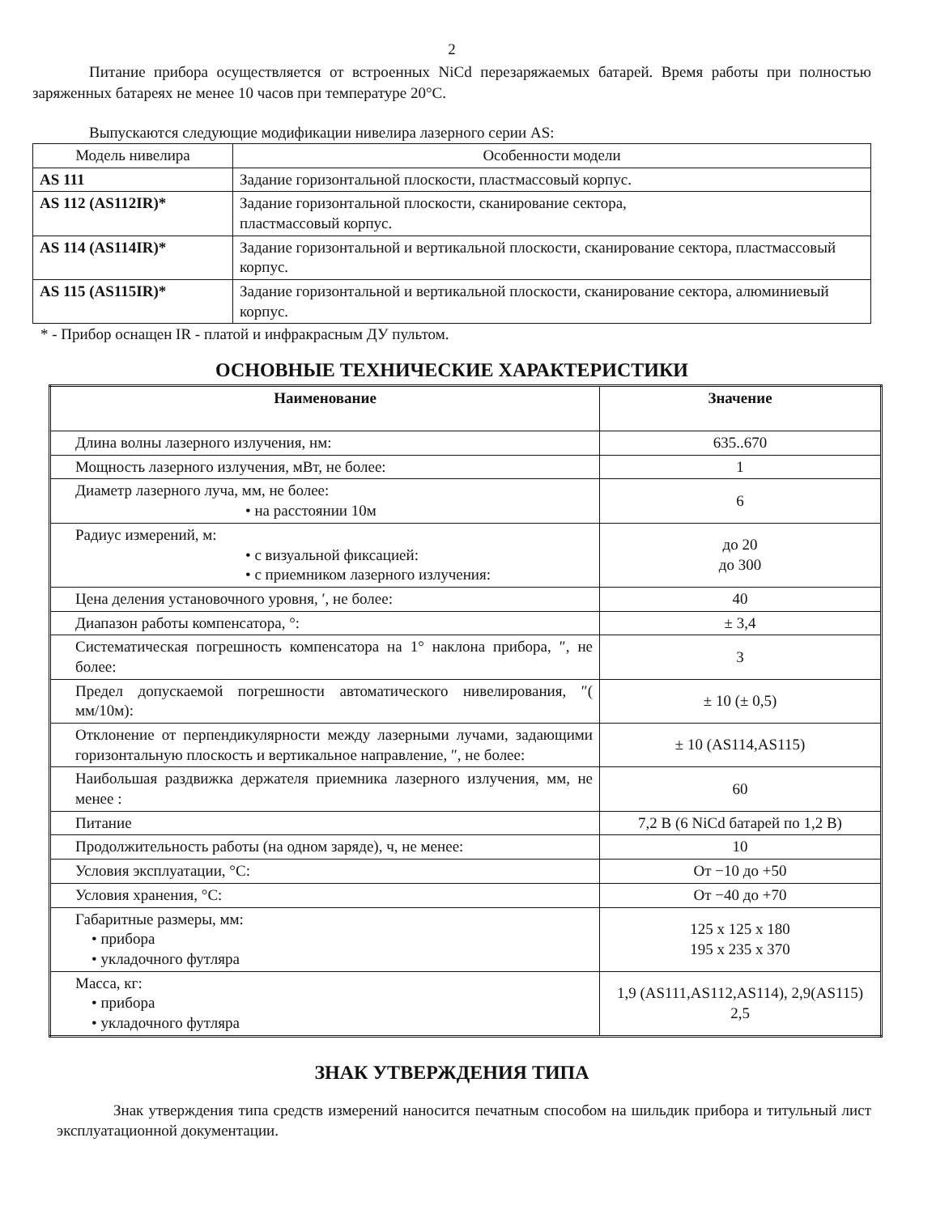2
Питание прибора осуществляется от встроенных NiCd перезаряжаемых батарей. Время работы при полностью заряженных батареях не менее 10 часов при температуре 20°С.
Выпускаются следующие модификации нивелира лазерного серии AS:
| Модель нивелира | Особенности модели |
| --- | --- |
| AS 111 | Задание горизонтальной плоскости, пластмассовый корпус. |
| AS 112 (AS112IR)* | Задание горизонтальной плоскости, сканирование сектора, пластмассовый корпус. |
| AS 114 (AS114IR)* | Задание горизонтальной и вертикальной плоскости, сканирование сектора, пластмассовый корпус. |
| AS 115 (AS115IR)* | Задание горизонтальной и вертикальной плоскости, сканирование сектора, алюминиевый корпус. |
* - Прибор оснащен IR - платой и инфракрасным ДУ пультом.
ОСНОВНЫЕ ТЕХНИЧЕСКИЕ ХАРАКТЕРИСТИКИ
| Наименование | Значение |
| --- | --- |
| Длина волны лазерного излучения, нм: | 635..670 |
| Мощность лазерного излучения, мВт, не более: | 1 |
| Диаметр лазерного луча, мм, не более: • на расстоянии 10м | 6 |
| Радиус измерений, м: • с визуальной фиксацией: • с приемником лазерного излучения: | до 20 до 300 |
| Цена деления установочного уровня, ′, не более: | 40 |
| Диапазон работы компенсатора, °: | ± 3,4 |
| Систематическая погрешность компенсатора на 1° наклона прибора, ″, не более: | 3 |
| Предел допускаемой погрешности автоматического нивелирования, ″( мм/10м): | ± 10 (± 0,5) |
| Отклонение от перпендикулярности между лазерными лучами, задающими горизонтальную плоскость и вертикальное направление, ″, не более: | ± 10 (AS114,AS115) |
| Наибольшая раздвижка держателя приемника лазерного излучения, мм, не менее : | 60 |
| Питание | 7,2 В (6 NiCd батарей по 1,2 В) |
| Продолжительность работы (на одном заряде), ч, не менее: | 10 |
| Условия эксплуатации, °С: | От −10 до +50 |
| Условия хранения, °С: | От −40 до +70 |
| Габаритные размеры, мм: • прибора • укладочного футляра | 125 x 125 x 180 195 x 235 x 370 |
| Масса, кг: • прибора • укладочного футляра | 1,9 (AS111,AS112,AS114), 2,9(AS115) 2,5 |
ЗНАК УТВЕРЖДЕНИЯ ТИПА
Знак утверждения типа средств измерений наносится печатным способом на шильдик прибора и титульный лист эксплуатационной документации.